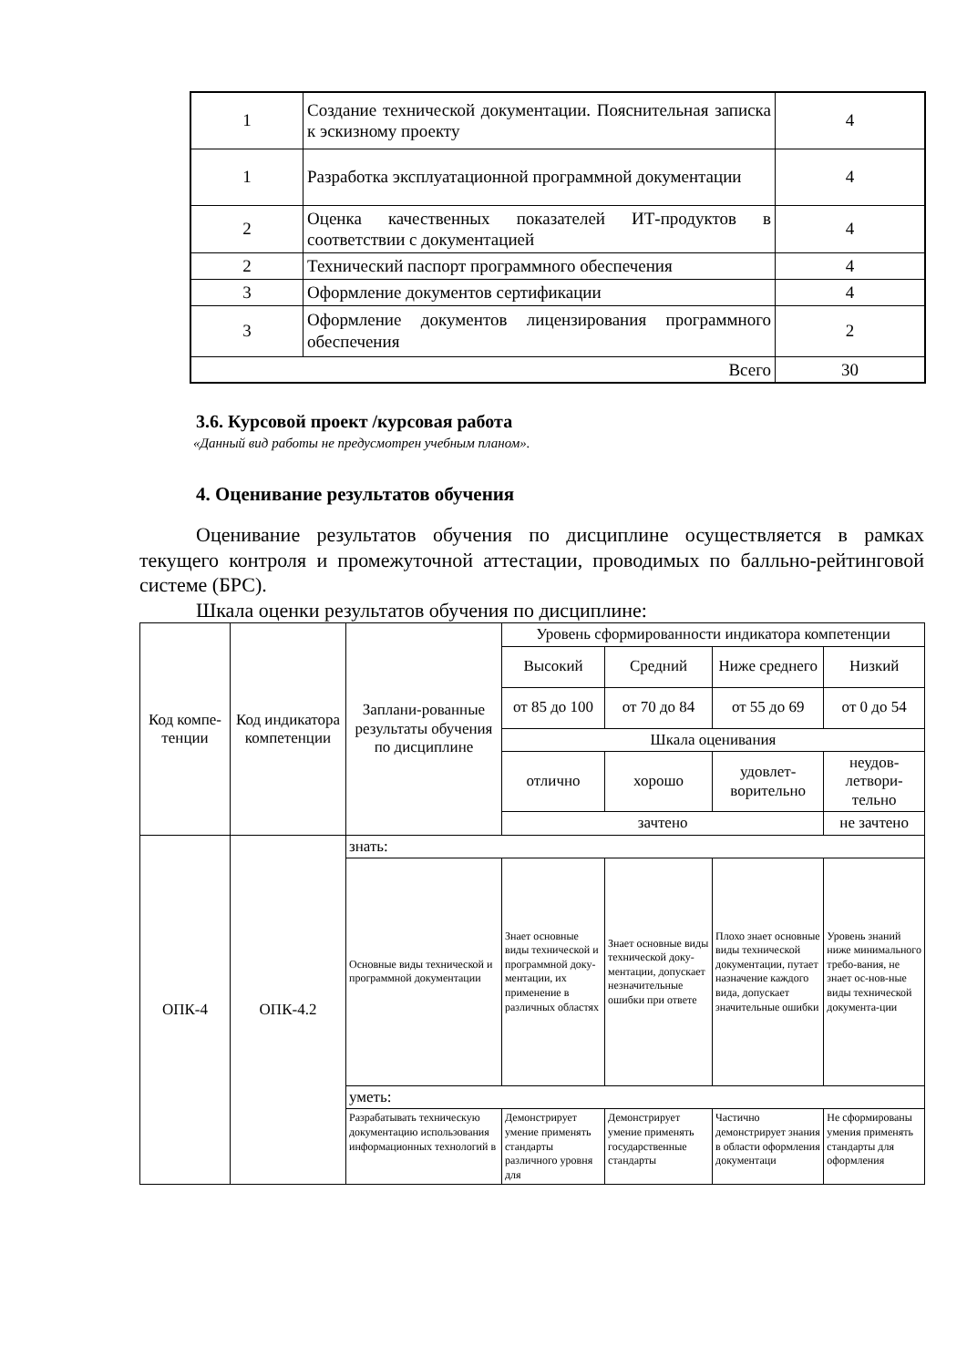| 1 | Создание технической документации. Пояснительная записка к эскизному проекту | 4 |
| 1 | Разработка эксплуатационной программной документации | 4 |
| 2 | Оценка качественных показателей ИТ-продуктов в соответствии с документацией | 4 |
| 2 | Технический паспорт программного обеспечения | 4 |
| 3 | Оформление документов сертификации | 4 |
| 3 | Оформление документов лицензирования программного обеспечения | 2 |
| Всего | | 30 |
3.6. Курсовой проект /курсовая работа
«Данный вид работы не предусмотрен учебным планом».
4. Оценивание результатов обучения
Оценивание результатов обучения по дисциплине осуществляется в рамках текущего контроля и промежуточной аттестации, проводимых по балльно-рейтинговой системе (БРС).
Шкала оценки результатов обучения по дисциплине:
| Код компе-тенции | Код индикатора компетенции | Заплани-рованные результаты обучения по дисциплине | Уровень сформированности индикатора компетенции | | | |
| | | | Высокий | Средний | Ниже среднего | Низкий |
| | | | от 85 до 100 | от 70 до 84 | от 55 до 69 | от 0 до 54 |
| | | | Шкала оценивания | | | |
| | | | отлично | хорошо | удовлет-ворительно | неудов-летвори-тельно |
| | | | зачтено | | | не зачтено |
| ОПК-4 | ОПК-4.2 | знать: | | | | |
| | | Основные виды технической и программной документации | Знает основные виды технической и программной доку-ментации, их применение в различных областях | Знает основные виды технической доку-ментации, допускает незначительные ошибки при ответе | Плохо знает основные виды технической документации, путает назначение каждого вида, допускает значительные ошибки | Уровень знаний ниже минимального требо-вания, не знает ос-нов-ные виды технической документа-ции |
| | | уметь: | | | | |
| | | Разрабатывать техническую документацию использования информационных технологий в | Демонстрирует умение применять стандарты различного уровня для | Демонстрирует умение применять государственные стандарты | Частично демонстрирует знания в области оформления документаци | Не сформированы умения применять стандарты для оформления |